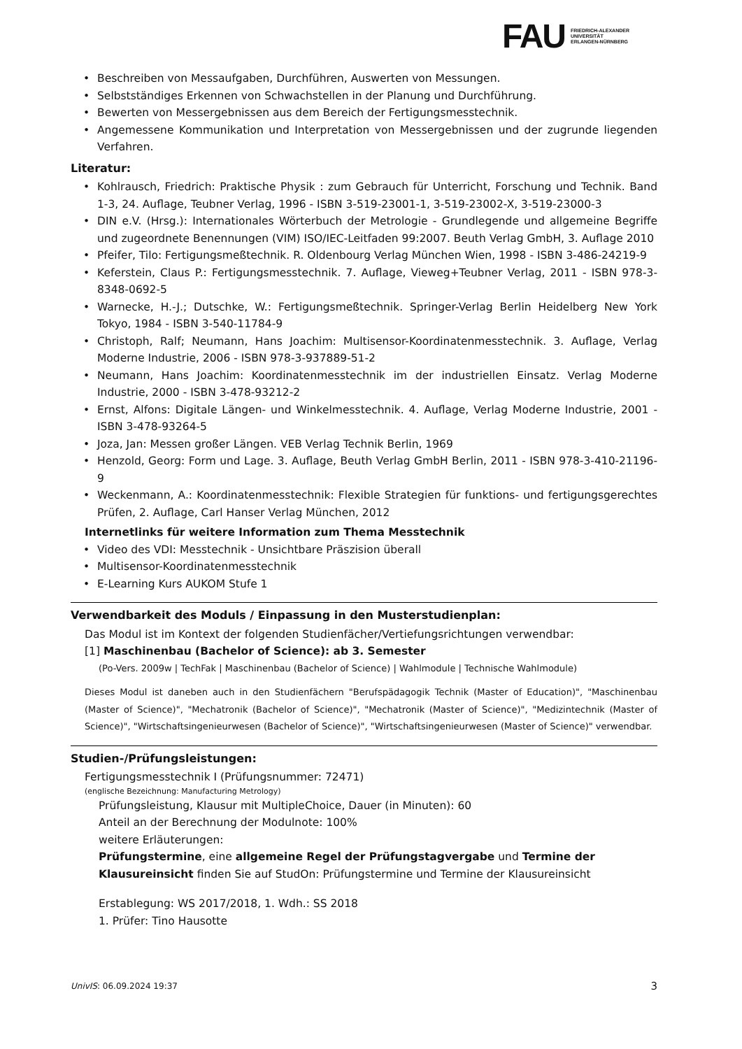FAU
FRIEDRICH-ALEXANDER
UNIVERSITÄT
ERLANGEN-NÜRNBERG
• Beschreiben von Messaufgaben, Durchführen, Auswerten von Messungen.
• Selbstständiges Erkennen von Schwachstellen in der Planung und Durchführung.
• Bewerten von Messergebnissen aus dem Bereich der Fertigungsmesstechnik.
• Angemessene Kommunikation und Interpretation von Messergebnissen und der zugrunde liegenden Verfahren.
Literatur:
• Kohlrausch, Friedrich: Praktische Physik : zum Gebrauch für Unterricht, Forschung und Technik. Band 1-3, 24. Auflage, Teubner Verlag, 1996 - ISBN 3-519-23001-1, 3-519-23002-X, 3-519-23000-3
• DIN e.V. (Hrsg.): Internationales Wörterbuch der Metrologie - Grundlegende und allgemeine Begriffe und zugeordnete Benennungen (VIM) ISO/IEC-Leitfaden 99:2007. Beuth Verlag GmbH, 3. Auflage 2010
• Pfeifer, Tilo: Fertigungsmeßtechnik. R. Oldenbourg Verlag München Wien, 1998 - ISBN 3-486-24219-9
• Keferstein, Claus P.: Fertigungsmesstechnik. 7. Auflage, Vieweg+Teubner Verlag, 2011 - ISBN 978-3-8348-0692-5
• Warnecke, H.-J.; Dutschke, W.: Fertigungsmeßtechnik. Springer-Verlag Berlin Heidelberg New York Tokyo, 1984 - ISBN 3-540-11784-9
• Christoph, Ralf; Neumann, Hans Joachim: Multisensor-Koordinatenmesstechnik. 3. Auflage, Verlag Moderne Industrie, 2006 - ISBN 978-3-937889-51-2
• Neumann, Hans Joachim: Koordinatenmesstechnik im der industriellen Einsatz. Verlag Moderne Industrie, 2000 - ISBN 3-478-93212-2
• Ernst, Alfons: Digitale Längen- und Winkelmesstechnik. 4. Auflage, Verlag Moderne Industrie, 2001 - ISBN 3-478-93264-5
• Joza, Jan: Messen großer Längen. VEB Verlag Technik Berlin, 1969
• Henzold, Georg: Form und Lage. 3. Auflage, Beuth Verlag GmbH Berlin, 2011 - ISBN 978-3-410-21196-9
• Weckenmann, A.: Koordinatenmesstechnik: Flexible Strategien für funktions- und fertigungsgerechtes Prüfen, 2. Auflage, Carl Hanser Verlag München, 2012
Internetlinks für weitere Information zum Thema Messtechnik
• Video des VDI: Messtechnik - Unsichtbare Präszision überall
• Multisensor-Koordinatenmesstechnik
• E-Learning Kurs AUKOM Stufe 1
Verwendbarkeit des Moduls / Einpassung in den Musterstudienplan:
Das Modul ist im Kontext der folgenden Studienfächer/Vertiefungsrichtungen verwendbar:
[1] Maschinenbau (Bachelor of Science): ab 3. Semester
(Po-Vers. 2009w | TechFak | Maschinenbau (Bachelor of Science) | Wahlmodule | Technische Wahlmodule)
Dieses Modul ist daneben auch in den Studienfächern "Berufspädagogik Technik (Master of Education)", "Maschinenbau (Master of Science)", "Mechatronik (Bachelor of Science)", "Mechatronik (Master of Science)", "Medizintechnik (Master of Science)", "Wirtschaftsingenieurwesen (Bachelor of Science)", "Wirtschaftsingenieurwesen (Master of Science)" verwendbar.
Studien-/Prüfungsleistungen:
Fertigungsmesstechnik I (Prüfungsnummer: 72471)
(englische Bezeichnung: Manufacturing Metrology)
Prüfungsleistung, Klausur mit MultipleChoice, Dauer (in Minuten): 60
Anteil an der Berechnung der Modulnote: 100%
weitere Erläuterungen:
Prüfungstermine, eine allgemeine Regel der Prüfungstagvergabe und Termine der Klausureinsicht finden Sie auf StudOn: Prüfungstermine und Termine der Klausureinsicht
Erstablegung: WS 2017/2018, 1. Wdh.: SS 2018
1. Prüfer: Tino Hausotte
UnivIS: 06.09.2024 19:37 3